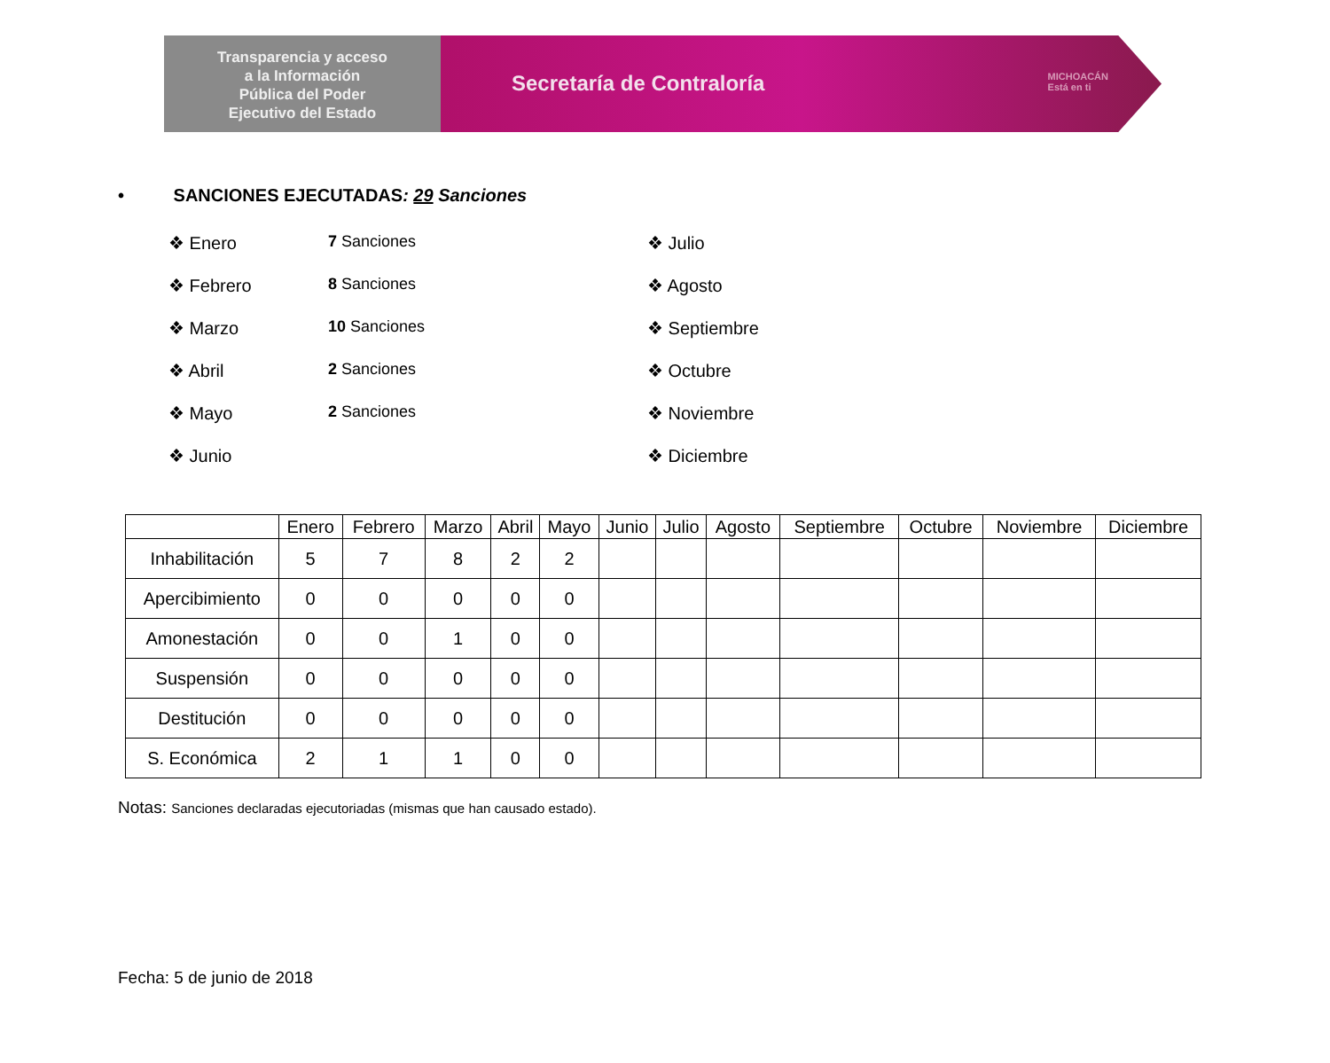Transparencia y acceso
a la Información
Pública del Poder
Ejecutivo del Estado
Secretaría de Contraloría MICHOACÁN
Está en ti
• SANCIONES EJECUTADAS: 29 Sanciones
❖ Enero 7 Sanciones
❖ Febrero 8 Sanciones
❖ Marzo 10 Sanciones
❖ Abril 2 Sanciones
❖ Mayo 2 Sanciones
❖ Junio
❖ Julio
❖ Agosto
❖ Septiembre
❖ Octubre
❖ Noviembre
❖ Diciembre
| | Enero | Febrero | Marzo | Abril | Mayo | Junio | Julio | Agosto | Septiembre | Octubre | Noviembre | Diciembre |
| --- | --- | --- | --- | --- | --- | --- | --- | --- | --- | --- | --- | --- |
| Inhabilitación | 5 | 7 | 8 | 2 | 2 | | | | | | | |
| Apercibimiento | 0 | 0 | 0 | 0 | 0 | | | | | | | |
| Amonestación | 0 | 0 | 1 | 0 | 0 | | | | | | | |
| Suspensión | 0 | 0 | 0 | 0 | 0 | | | | | | | |
| Destitución | 0 | 0 | 0 | 0 | 0 | | | | | | | |
| S. Económica | 2 | 1 | 1 | 0 | 0 | | | | | | | |
Notas: Sanciones declaradas ejecutoriadas (mismas que han causado estado).
Fecha: 5 de junio de 2018